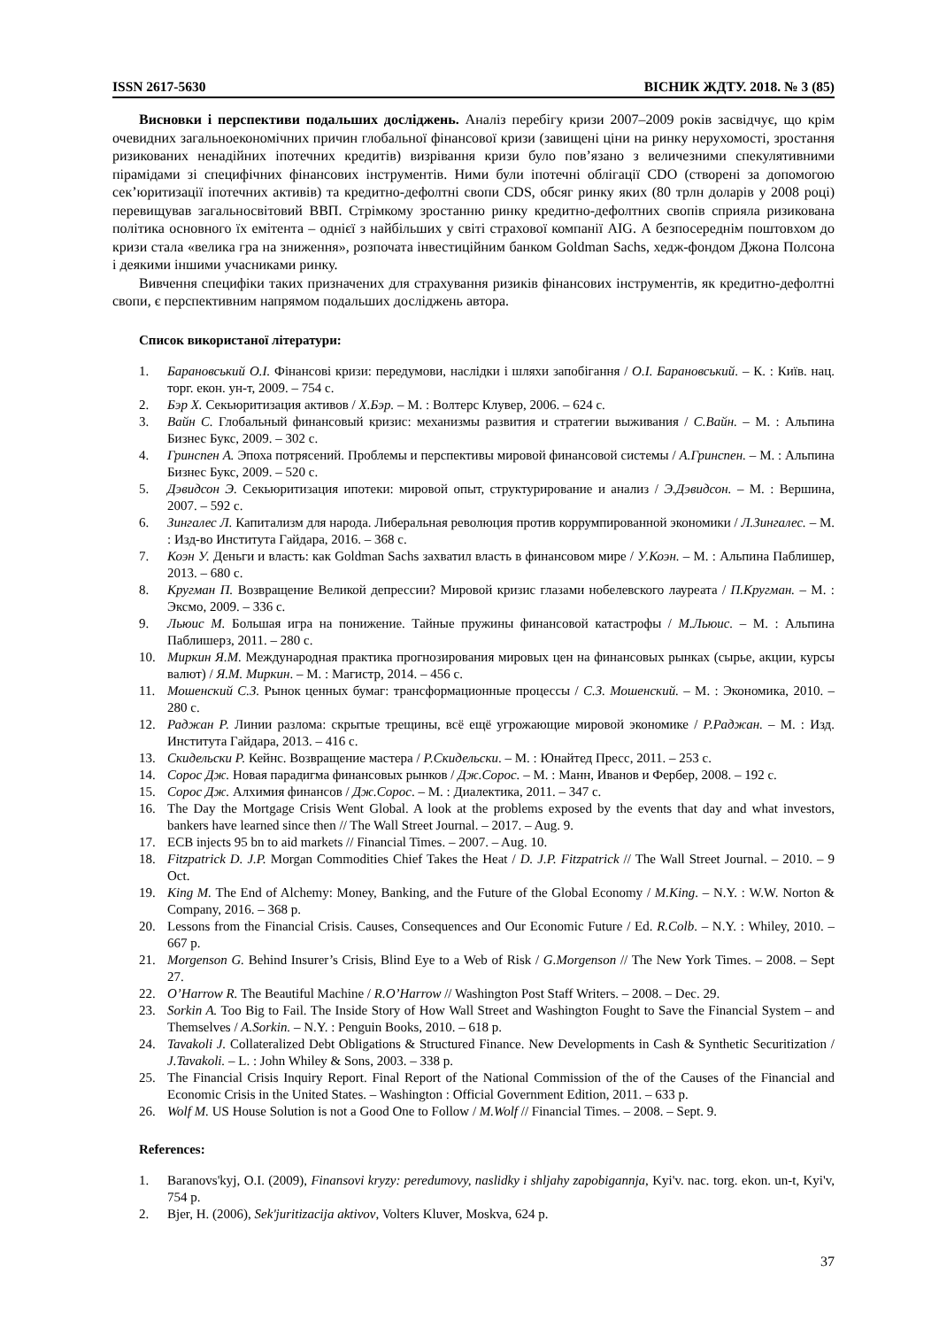ISSN 2617-5630 ВІСНИК ЖДТУ. 2018. № 3 (85)
Висновки і перспективи подальших досліджень. Аналіз перебігу кризи 2007–2009 років засвідчує, що крім очевидних загальноекономічних причин глобальної фінансової кризи (завищені ціни на ринку нерухомості, зростання ризикованих ненадійних іпотечних кредитів) визрівання кризи було пов’язано з величезними спекулятивними пірамідами зі специфічних фінансових інструментів. Ними були іпотечні облігації CDO (створені за допомогою сек’юритизації іпотечних активів) та кредитно-дефолтні свопи CDS, обсяг ринку яких (80 трлн доларів у 2008 році) перевищував загальносвітовий ВВП. Стрімкому зростанню ринку кредитно-дефолтних свопів сприяла ризикована політика основного їх емітента – однієї з найбільших у світі страхової компанії AIG. А безпосереднім поштовхом до кризи стала «велика гра на зниження», розпочата інвестиційним банком Goldman Sachs, хедж-фондом Джона Полсона і деякими іншими учасниками ринку.
Вивчення специфіки таких призначених для страхування ризиків фінансових інструментів, як кредитно-дефолтні свопи, є перспективним напрямом подальших досліджень автора.
Список використаної літератури:
1. Барановський О.І. Фінансові кризи: передумови, наслідки і шляхи запобігання / О.І. Барановський. – К. : Київ. нац. торг. екон. ун-т, 2009. – 754 с.
2. Бэр Х. Секьюритизация активов / Х.Бэр. – М. : Волтерс Клувер, 2006. – 624 с.
3. Вайн С. Глобальный финансовый кризис: механизмы развития и стратегии выживания / С.Вайн. – М. : Альпина Бизнес Букс, 2009. – 302 с.
4. Гринспен А. Эпоха потрясений. Проблемы и перспективы мировой финансовой системы / А.Гринспен. – М. : Альпина Бизнес Букс, 2009. – 520 с.
5. Дэвидсон Э. Секьюритизация ипотеки: мировой опыт, структурирование и анализ / Э.Дэвидсон. – М. : Вершина, 2007. – 592 с.
6. Зингалес Л. Капитализм для народа. Либеральная революция против коррумпированной экономики / Л.Зингалес. – М. : Изд-во Института Гайдара, 2016. – 368 с.
7. Коэн У. Деньги и власть: как Goldman Sachs захватил власть в финансовом мире / У.Коэн. – М. : Альпина Паблишер, 2013. – 680 с.
8. Кругман П. Возвращение Великой депрессии? Мировой кризис глазами нобелевского лауреата / П.Кругман. – М. : Эксмо, 2009. – 336 с.
9. Льюис М. Большая игра на понижение. Тайные пружины финансовой катастрофы / М.Льюис. – М. : Альпина Паблишерз, 2011. – 280 с.
10. Миркин Я.М. Международная практика прогнозирования мировых цен на финансовых рынках (сырье, акции, курсы валют) / Я.М. Миркин. – М. : Магистр, 2014. – 456 с.
11. Мошенский С.З. Рынок ценных бумаг: трансформационные процессы / С.З. Мошенский. – М. : Экономика, 2010. – 280 с.
12. Раджан Р. Линии разлома: скрытые трещины, всё ещё угрожающие мировой экономике / Р.Раджан. – М. : Изд. Института Гайдара, 2013. – 416 с.
13. Скидельски Р. Кейнс. Возвращение мастера / Р.Скидельски. – М. : Юнайтед Пресс, 2011. – 253 с.
14. Сорос Дж. Новая парадигма финансовых рынков / Дж.Сорос. – М. : Манн, Иванов и Фербер, 2008. – 192 с.
15. Сорос Дж. Алхимия финансов / Дж.Сорос. – М. : Диалектика, 2011. – 347 с.
16. The Day the Mortgage Crisis Went Global. A look at the problems exposed by the events that day and what investors, bankers have learned since then // The Wall Street Journal. – 2017. – Aug. 9.
17. ECB injects 95 bn to aid markets // Financial Times. – 2007. – Aug. 10.
18. Fitzpatrick D. J.P. Morgan Commodities Chief Takes the Heat / D. J.P. Fitzpatrick // The Wall Street Journal. – 2010. – 9 Oct.
19. King M. The End of Alchemy: Money, Banking, and the Future of the Global Economy / M.King. – N.Y. : W.W. Norton & Company, 2016. – 368 p.
20. Lessons from the Financial Crisis. Causes, Consequences and Our Economic Future / Ed. R.Colb. – N.Y. : Whiley, 2010. – 667 p.
21. Morgenson G. Behind Insurer’s Crisis, Blind Eye to a Web of Risk / G.Morgenson // The New York Times. – 2008. – Sept 27.
22. O’Harrow R. The Beautiful Machine / R.O’Harrow // Washington Post Staff Writers. – 2008. – Dec. 29.
23. Sorkin A. Too Big to Fail. The Inside Story of How Wall Street and Washington Fought to Save the Financial System – and Themselves / A.Sorkin. – N.Y. : Penguin Books, 2010. – 618 p.
24. Tavakoli J. Collateralized Debt Obligations & Structured Finance. New Developments in Cash & Synthetic Securitization / J.Tavakoli. – L. : John Whiley & Sons, 2003. – 338 p.
25. The Financial Crisis Inquiry Report. Final Report of the National Commission of the of the Causes of the Financial and Economic Crisis in the United States. – Washington : Official Government Edition, 2011. – 633 p.
26. Wolf M. US House Solution is not a Good One to Follow / M.Wolf // Financial Times. – 2008. – Sept. 9.
References:
1. Baranovs'kyj, O.I. (2009), Finansovi kryzy: peredumovy, naslidky i shljahy zapobigannja, Kyi'v. nac. torg. ekon. un-t, Kyi'v, 754 p.
2. Bjer, H. (2006), Sek'juritizacija aktivov, Volters Kluver, Moskva, 624 p.
37